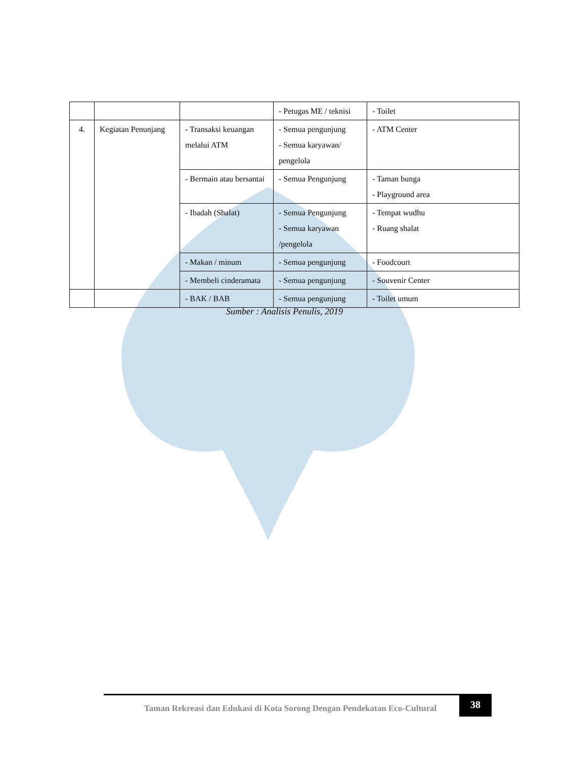| | | | - Petugas ME / teknisi | - Toilet |
| 4. | Kegiatan Penunjang | - Transaksi keuangan melalui ATM | - Semua pengunjung - Semua karyawan/ pengelola | - ATM Center |
| | | - Bermain atau bersantai | - Semua Pengunjung | - Taman bunga - Playground area |
| | | - Ibadah (Shalat) | - Semua Pengunjung - Semua karyawan /pengelola | - Tempat wudhu - Ruang shalat |
| | | - Makan / minum | - Semua pengunjung | - Foodcourt |
| | | - Membeli cinderamata | - Semua pengunjung | - Souvenir Center |
| | | - BAK / BAB | - Semua pengunjung | - Toilet umum |
Sumber : Analisis Penulis, 2019
Taman Rekreasi dan Edukasi di Kota Sorong Dengan Pendekatan Eco-Cultural
38